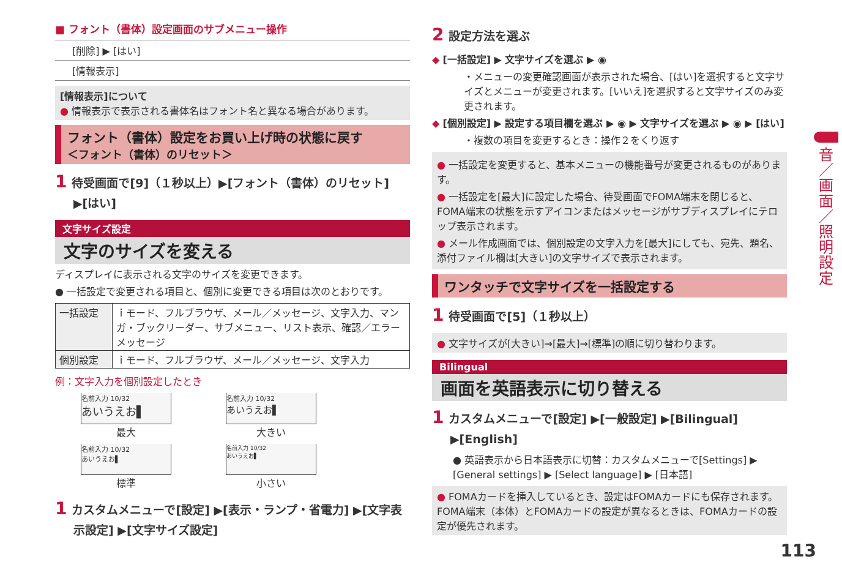■ フォント（書体）設定画面のサブメニュー操作
[削除] ▶ [はい]
[情報表示]
[情報表示]について
● 情報表示で表示される書体名はフォント名と異なる場合があります。
フォント（書体）設定をお買い上げ時の状態に戻す
＜フォント（書体）のリセット＞
1 待受画面で[9]（１秒以上）▶[フォント（書体）のリセット] ▶[はい]
文字サイズ設定
文字のサイズを変える
ディスプレイに表示される文字のサイズを変更できます。
● 一括設定で変更される項目と、個別に変更できる項目は次のとおりです。
| 一括設定 | ｉモード、フルブラウザ、メール／メッセージ、文字入力、マンガ・ブックリーダー、サブメニュー、リスト表示、確認／エラーメッセージ |
| 個別設定 | ｉモード、フルブラウザ、メール／メッセージ、文字入力 |
例：文字入力を個別設定したとき
名前入力 10/32
あいうえお▌
最大
名前入力 10/32
あいうえお▌
大きい
名前入力 10/32
あいうえお▌
標準
名前入力 10/32
あいうえお▌
小さい
1 カスタムメニューで[設定] ▶[表示・ランプ・省電力] ▶[文字表示設定] ▶[文字サイズ設定]
2 設定方法を選ぶ
◆ [一括設定] ▶ 文字サイズを選ぶ ▶ ◉
・メニューの変更確認画面が表示された場合、[はい]を選択すると文字サイズとメニューが変更されます。[いいえ]を選択すると文字サイズのみ変更されます。
◆ [個別設定] ▶ 設定する項目欄を選ぶ ▶ ◉ ▶ 文字サイズを選ぶ ▶ ◉ ▶ [はい]
・複数の項目を変更するとき：操作２をくり返す
● 一括設定を変更すると、基本メニューの機能番号が変更されるものがあります。
● 一括設定を[最大]に設定した場合、待受画面でFOMA端末を閉じると、FOMA端末の状態を示すアイコンまたはメッセージがサブディスプレイにテロップ表示されます。
● メール作成画面では、個別設定の文字入力を[最大]にしても、宛先、題名、添付ファイル欄は[大きい]の文字サイズで表示されます。
ワンタッチで文字サイズを一括設定する
1 待受画面で[5]（１秒以上）
● 文字サイズが[大きい]→[最大]→[標準]の順に切り替わります。
Bilingual
画面を英語表示に切り替える
1 カスタムメニューで[設定] ▶[一般設定] ▶[Bilingual] ▶[English]
● 英語表示から日本語表示に切替：カスタムメニューで[Settings] ▶ [General settings] ▶ [Select language] ▶ [日本語]
● FOMAカードを挿入しているとき、設定はFOMAカードにも保存されます。FOMA端末（本体）とFOMAカードの設定が異なるときは、FOMAカードの設定が優先されます。
音
／
画
面
／
照
明
設
定
113